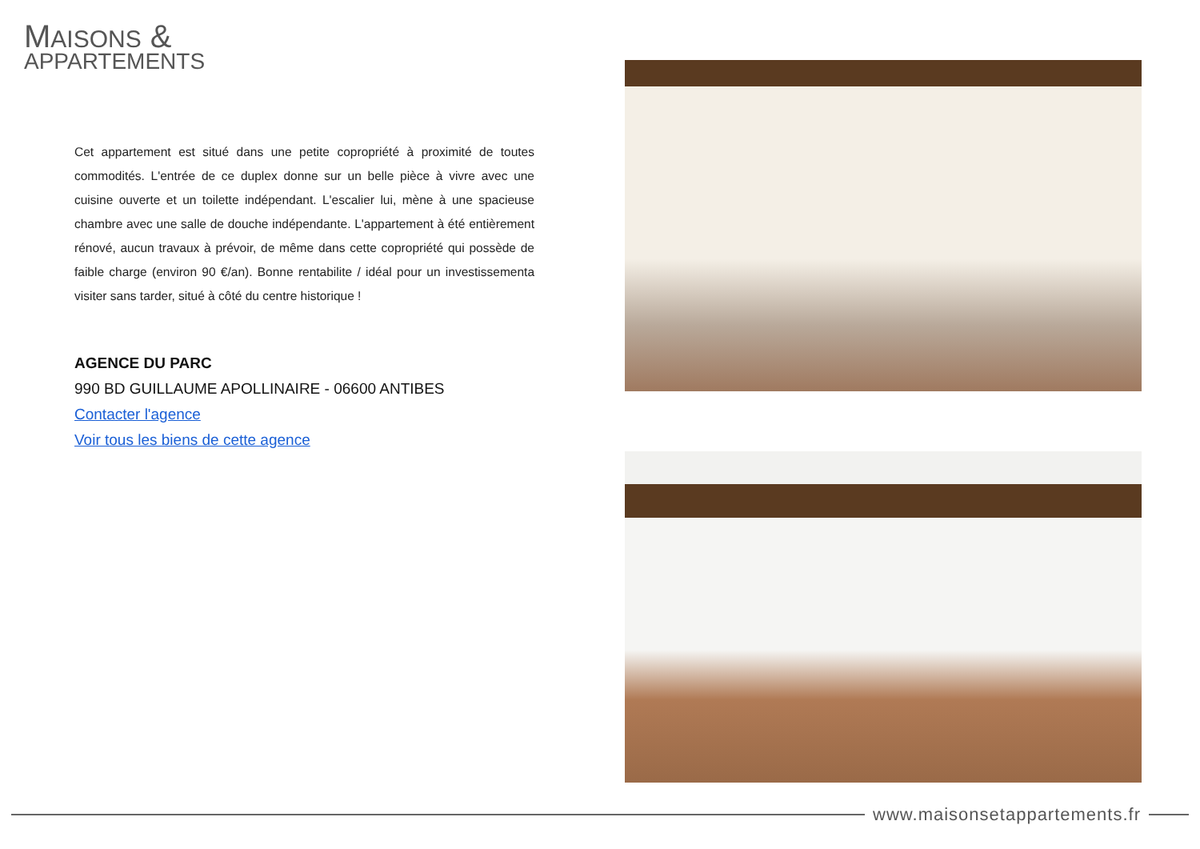MAISONS &
APPARTEMENTS
Cet appartement est situé dans une petite copropriété à proximité de toutes commodités. L'entrée de ce duplex donne sur un belle pièce à vivre avec une cuisine ouverte et un toilette indépendant. L'escalier lui, mène à une spacieuse chambre avec une salle de douche indépendante. L'appartement à été entièrement rénové, aucun travaux à prévoir, de même dans cette copropriété qui possède de faible charge (environ 90 €/an). Bonne rentabilite / idéal pour un investissementa visiter sans tarder, situé à côté du centre historique !
AGENCE DU PARC
990 BD GUILLAUME APOLLINAIRE - 06600 ANTIBES
Contacter l'agence
Voir tous les biens de cette agence
www.maisonsetappartements.fr